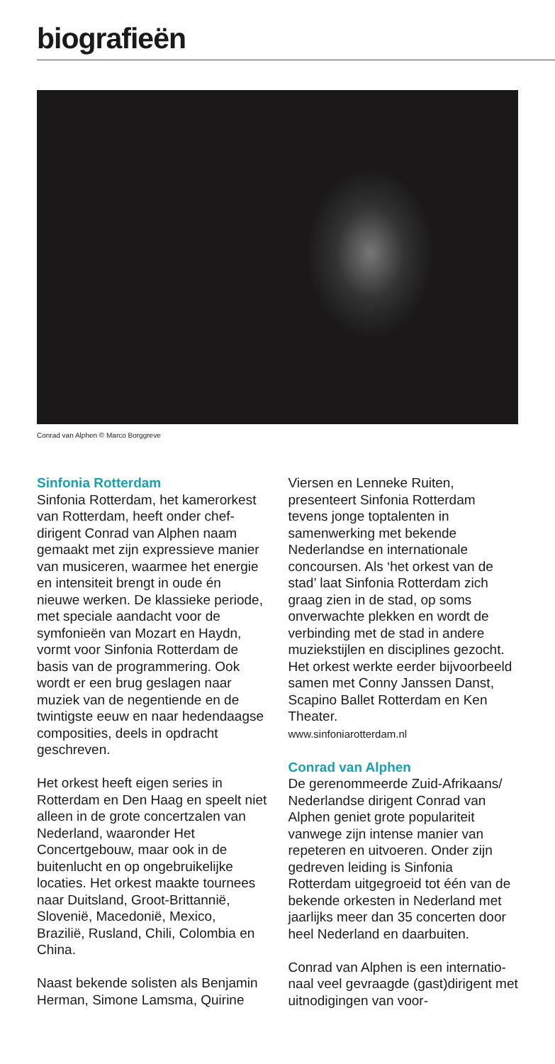biografieën
Conrad van Alphen © Marco Borggreve
Sinfonia Rotterdam
Sinfonia Rotterdam, het kamerorkest van Rotterdam, heeft onder chef-dirigent Conrad van Alphen naam gemaakt met zijn expressieve manier van musiceren, waarmee het energie en intensiteit brengt in oude én nieuwe werken. De klassieke periode, met speciale aandacht voor de symfonieën van Mozart en Haydn, vormt voor Sinfonia Rotterdam de basis van de programmering. Ook wordt er een brug geslagen naar muziek van de negentiende en de twintigste eeuw en naar hedendaagse composities, deels in opdracht geschreven.
Het orkest heeft eigen series in Rotterdam en Den Haag en speelt niet alleen in de grote concertzalen van Nederland, waaronder Het Concertgebouw, maar ook in de buitenlucht en op ongebruikelijke locaties. Het orkest maakte tournees naar Duitsland, Groot-Brittannië, Slovenië, Macedonië, Mexico, Brazilië, Rusland, Chili, Colombia en China.
Naast bekende solisten als Benjamin Herman, Simone Lamsma, Quirine
Viersen en Lenneke Ruiten, presenteert Sinfonia Rotterdam tevens jonge toptalenten in samenwerking met bekende Nederlandse en internationale concoursen. Als ‘het orkest van de stad’ laat Sinfonia Rotterdam zich graag zien in de stad, op soms onverwachte plekken en wordt de verbinding met de stad in andere muziekstijlen en disciplines gezocht. Het orkest werkte eerder bijvoorbeeld samen met Conny Janssen Danst, Scapino Ballet Rotterdam en Ken Theater.
www.sinfoniarotterdam.nl
Conrad van Alphen
De gerenommeerde Zuid-Afrikaans/ Nederlandse dirigent Conrad van Alphen geniet grote populariteit vanwege zijn intense manier van repeteren en uitvoeren. Onder zijn gedreven leiding is Sinfonia Rotterdam uitgegroeid tot één van de bekende orkesten in Nederland met jaarlijks meer dan 35 concerten door heel Nederland en daarbuiten.
Conrad van Alphen is een internatio-naal veel gevraagde (gast)dirigent met uitnodigingen van voor-